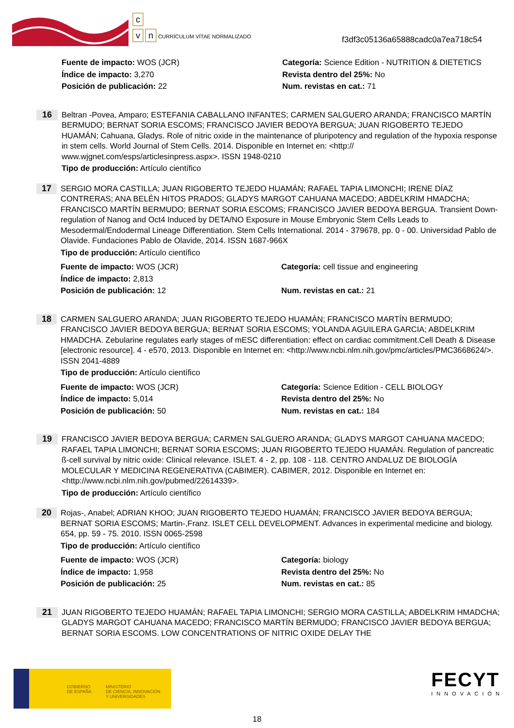c
v n CURRÍCULUM VÍTAE NORMALIZADO
f3df3c05136a65888cadc0a7ea718c54
Fuente de impacto: WOS (JCR)
Categoría: Science Edition - NUTRITION & DIETETICS
Índice de impacto: 3,270
Revista dentro del 25%: No
Posición de publicación: 22
Num. revistas en cat.: 71
16
Beltran -Povea, Amparo; ESTEFANIA CABALLANO INFANTES; CARMEN SALGUERO ARANDA; FRANCISCO MARTÍN BERMUDO; BERNAT SORIA ESCOMS; FRANCISCO JAVIER BEDOYA BERGUA; JUAN RIGOBERTO TEJEDO HUAMÁN; Cahuana, Gladys. Role of nitric oxide in the maintenance of pluripotency and regulation of the hypoxia response in stem cells. World Journal of Stem Cells. 2014. Disponible en Internet en: <http:// www.wjgnet.com/esps/articlesinpress.aspx>. ISSN 1948-0210
Tipo de producción: Artículo científico
17
SERGIO MORA CASTILLA; JUAN RIGOBERTO TEJEDO HUAMÁN; RAFAEL TAPIA LIMONCHI; IRENE DÍAZ CONTRERAS; ANA BELÉN HITOS PRADOS; GLADYS MARGOT CAHUANA MACEDO; ABDELKRIM HMADCHA; FRANCISCO MARTÍN BERMUDO; BERNAT SORIA ESCOMS; FRANCISCO JAVIER BEDOYA BERGUA. Transient Down-regulation of Nanog and Oct4 Induced by DETA/NO Exposure in Mouse Embryonic Stem Cells Leads to Mesodermal/Endodermal Lineage Differentiation. Stem Cells International. 2014 - 379678, pp. 0 - 00. Universidad Pablo de Olavide. Fundaciones Pablo de Olavide, 2014. ISSN 1687-966X
Tipo de producción: Artículo científico
Fuente de impacto: WOS (JCR)
Categoría: cell tissue and engineering
Índice de impacto: 2,813
Posición de publicación: 12
Num. revistas en cat.: 21
18
CARMEN SALGUERO ARANDA; JUAN RIGOBERTO TEJEDO HUAMÁN; FRANCISCO MARTÍN BERMUDO; FRANCISCO JAVIER BEDOYA BERGUA; BERNAT SORIA ESCOMS; YOLANDA AGUILERA GARCIA; ABDELKRIM HMADCHA. Zebularine regulates early stages of mESC differentiation: effect on cardiac commitment.Cell Death & Disease [electronic resource]. 4 - e570, 2013. Disponible en Internet en: <http://www.ncbi.nlm.nih.gov/pmc/articles/PMC3668624/>. ISSN 2041-4889
Tipo de producción: Artículo científico
Fuente de impacto: WOS (JCR)
Categoría: Science Edition - CELL BIOLOGY
Índice de impacto: 5,014
Revista dentro del 25%: No
Posición de publicación: 50
Num. revistas en cat.: 184
19
FRANCISCO JAVIER BEDOYA BERGUA; CARMEN SALGUERO ARANDA; GLADYS MARGOT CAHUANA MACEDO; RAFAEL TAPIA LIMONCHI; BERNAT SORIA ESCOMS; JUAN RIGOBERTO TEJEDO HUAMÁN. Regulation of pancreatic ß-cell survival by nitric oxide: Clinical relevance. ISLET. 4 - 2, pp. 108 - 118. CENTRO ANDALUZ DE BIOLOGÍA MOLECULAR Y MEDICINA REGENERATIVA (CABIMER). CABIMER, 2012. Disponible en Internet en: <http://www.ncbi.nlm.nih.gov/pubmed/22614339>.
Tipo de producción: Artículo científico
20
Rojas-, Anabel; ADRIAN KHOO; JUAN RIGOBERTO TEJEDO HUAMÁN; FRANCISCO JAVIER BEDOYA BERGUA; BERNAT SORIA ESCOMS; Martin-,Franz. ISLET CELL DEVELOPMENT. Advances in experimental medicine and biology. 654, pp. 59 - 75. 2010. ISSN 0065-2598
Tipo de producción: Artículo científico
Fuente de impacto: WOS (JCR)
Categoría: biology
Índice de impacto: 1,958
Revista dentro del 25%: No
Posición de publicación: 25
Num. revistas en cat.: 85
21
JUAN RIGOBERTO TEJEDO HUAMÁN; RAFAEL TAPIA LIMONCHI; SERGIO MORA CASTILLA; ABDELKRIM HMADCHA; GLADYS MARGOT CAHUANA MACEDO; FRANCISCO MARTÍN BERMUDO; FRANCISCO JAVIER BEDOYA BERGUA; BERNAT SORIA ESCOMS. LOW CONCENTRATIONS OF NITRIC OXIDE DELAY THE
GOBIERNO
DE ESPAÑA
MINISTERIO
DE CIENCIA, INNOVACIÓN
Y UNIVERSIDADES
FECYT
INNOVACIÓN
18